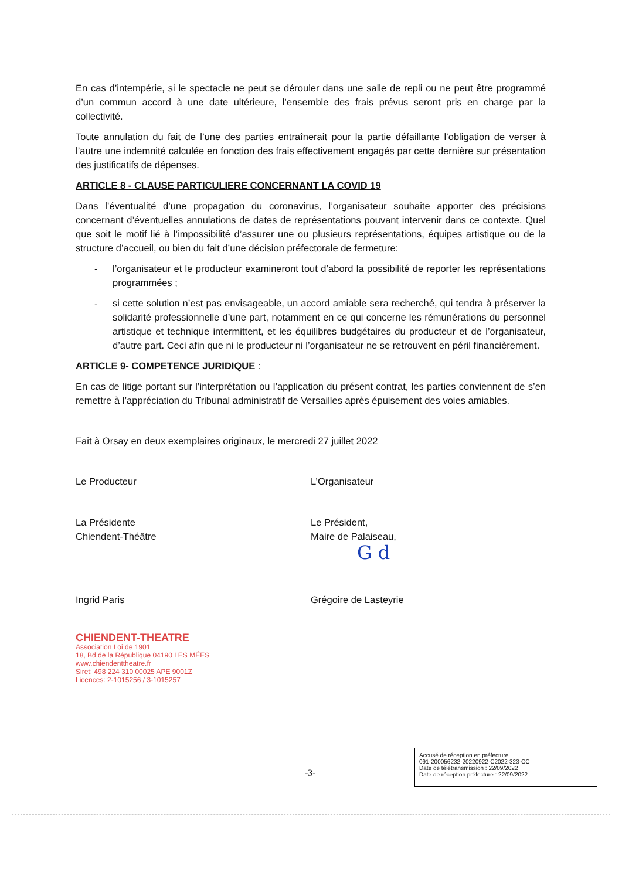En cas d’intempérie, si le spectacle ne peut se dérouler dans une salle de repli ou ne peut être programmé d’un commun accord à une date ultérieure, l’ensemble des frais prévus seront pris en charge par la collectivité.
Toute annulation du fait de l’une des parties entraînerait pour la partie défaillante l’obligation de verser à l’autre une indemnité calculée en fonction des frais effectivement engagés par cette dernière sur présentation des justificatifs de dépenses.
ARTICLE 8 - CLAUSE PARTICULIERE CONCERNANT LA COVID 19
Dans l’éventualité d’une propagation du coronavirus, l’organisateur souhaite apporter des précisions concernant d’éventuelles annulations de dates de représentations pouvant intervenir dans ce contexte. Quel que soit le motif lié à l’impossibilité d’assurer une ou plusieurs représentations, équipes artistique ou de la structure d’accueil, ou bien du fait d’une décision préfectorale de fermeture:
- l’organisateur et le producteur examineront tout d’abord la possibilité de reporter les représentations programmées ;
- si cette solution n’est pas envisageable, un accord amiable sera recherché, qui tendra à préserver la solidarité professionnelle d’une part, notamment en ce qui concerne les rémunérations du personnel artistique et technique intermittent, et les équilibres budgétaires du producteur et de l’organisateur, d’autre part. Ceci afin que ni le producteur ni l’organisateur ne se retrouvent en péril financièrement.
ARTICLE 9- COMPETENCE JURIDIQUE :
En cas de litige portant sur l’interprétation ou l’application du présent contrat, les parties conviennent de s’en remettre à l’appréciation du Tribunal administratif de Versailles après épuisement des voies amiables.
Fait à Orsay en deux exemplaires originaux, le mercredi 27 juillet 2022
Le Producteur L’Organisateur
La Présidente
Chiendent-Théâtre
Le Président,
Maire de Palaiseau,
G d
Ingrid Paris Grégoire de Lasteyrie
CHIENDENT-THEATRE
Association Loi de 1901
18, Bd de la République 04190 LES MÉES
www.chiendenttheatre.fr
Siret: 498 224 310 00025 APE 9001Z
Licences: 2-1015256 / 3-1015257
-3-
Accusé de réception en préfecture
091-200056232-20220922-C2022-323-CC
Date de télétransmission : 22/09/2022
Date de réception préfecture : 22/09/2022